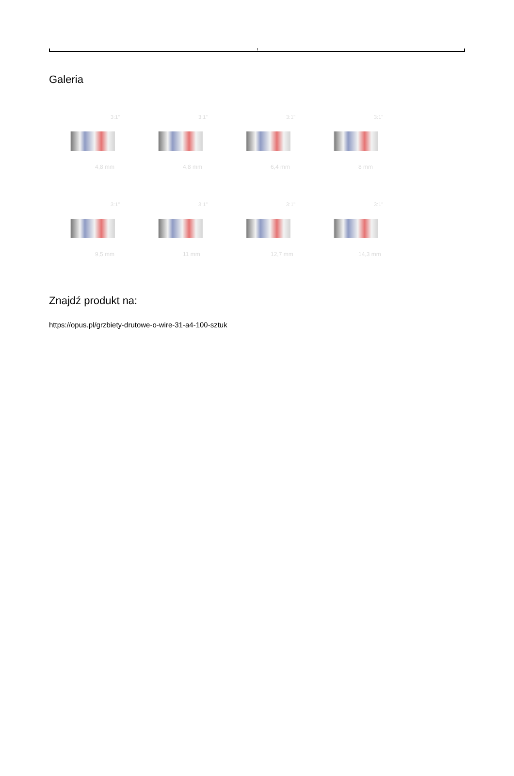Galeria
3:1"
4,8 mm
3:1"
4,8 mm
3:1"
6,4 mm
3:1"
8 mm
3:1"
9,5 mm
3:1"
11 mm
3:1"
12,7 mm
3:1"
14,3 mm
Znajdź produkt na:
https://opus.pl/grzbiety-drutowe-o-wire-31-a4-100-sztuk